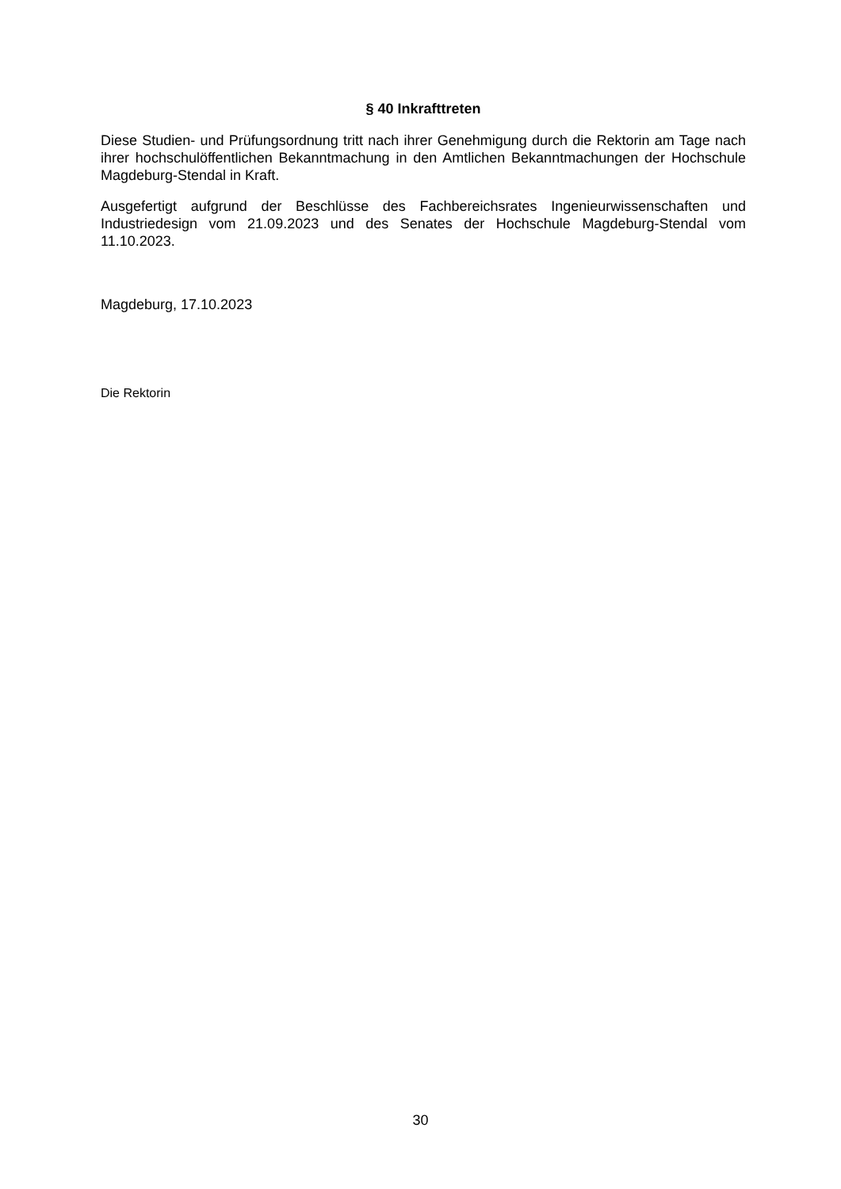§ 40 Inkrafttreten
Diese Studien- und Prüfungsordnung tritt nach ihrer Genehmigung durch die Rektorin am Tage nach ihrer hochschulöffentlichen Bekanntmachung in den Amtlichen Bekanntmachungen der Hochschule Magdeburg-Stendal in Kraft.
Ausgefertigt aufgrund der Beschlüsse des Fachbereichsrates Ingenieurwissenschaften und Industriedesign vom 21.09.2023 und des Senates der Hochschule Magdeburg-Stendal vom 11.10.2023.
Magdeburg, 17.10.2023
Die Rektorin
30